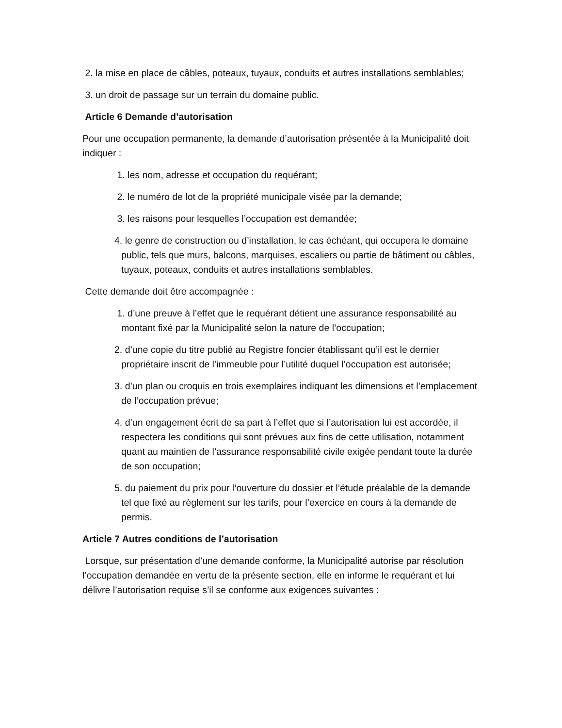2. la mise en place de câbles, poteaux, tuyaux, conduits et autres installations semblables;
3. un droit de passage sur un terrain du domaine public.
Article 6 Demande d’autorisation
Pour une occupation permanente, la demande d’autorisation présentée à la Municipalité doit indiquer :
1. les nom, adresse et occupation du requérant;
2. le numéro de lot de la propriété municipale visée par la demande;
3. les raisons pour lesquelles l’occupation est demandée;
4. le genre de construction ou d’installation, le cas échéant, qui occupera le domaine public, tels que murs, balcons, marquises, escaliers ou partie de bâtiment ou câbles, tuyaux, poteaux, conduits et autres installations semblables.
Cette demande doit être accompagnée :
1. d’une preuve à l’effet que le requérant détient une assurance responsabilité au montant fixé par la Municipalité selon la nature de l’occupation;
2. d’une copie du titre publié au Registre foncier établissant qu’il est le dernier propriétaire inscrit de l’immeuble pour l’utilité duquel l’occupation est autorisée;
3. d’un plan ou croquis en trois exemplaires indiquant les dimensions et l’emplacement de l’occupation prévue;
4. d’un engagement écrit de sa part à l’effet que si l’autorisation lui est accordée, il respectera les conditions qui sont prévues aux fins de cette utilisation, notamment quant au maintien de l’assurance responsabilité civile exigée pendant toute la durée de son occupation;
5. du paiement du prix pour l’ouverture du dossier et l’étude préalable de la demande tel que fixé au règlement sur les tarifs, pour l’exercice en cours à la demande de permis.
Article 7 Autres conditions de l’autorisation
Lorsque, sur présentation d’une demande conforme, la Municipalité autorise par résolution l’occupation demandée en vertu de la présente section, elle en informe le requérant et lui délivre l’autorisation requise s’il se conforme aux exigences suivantes :